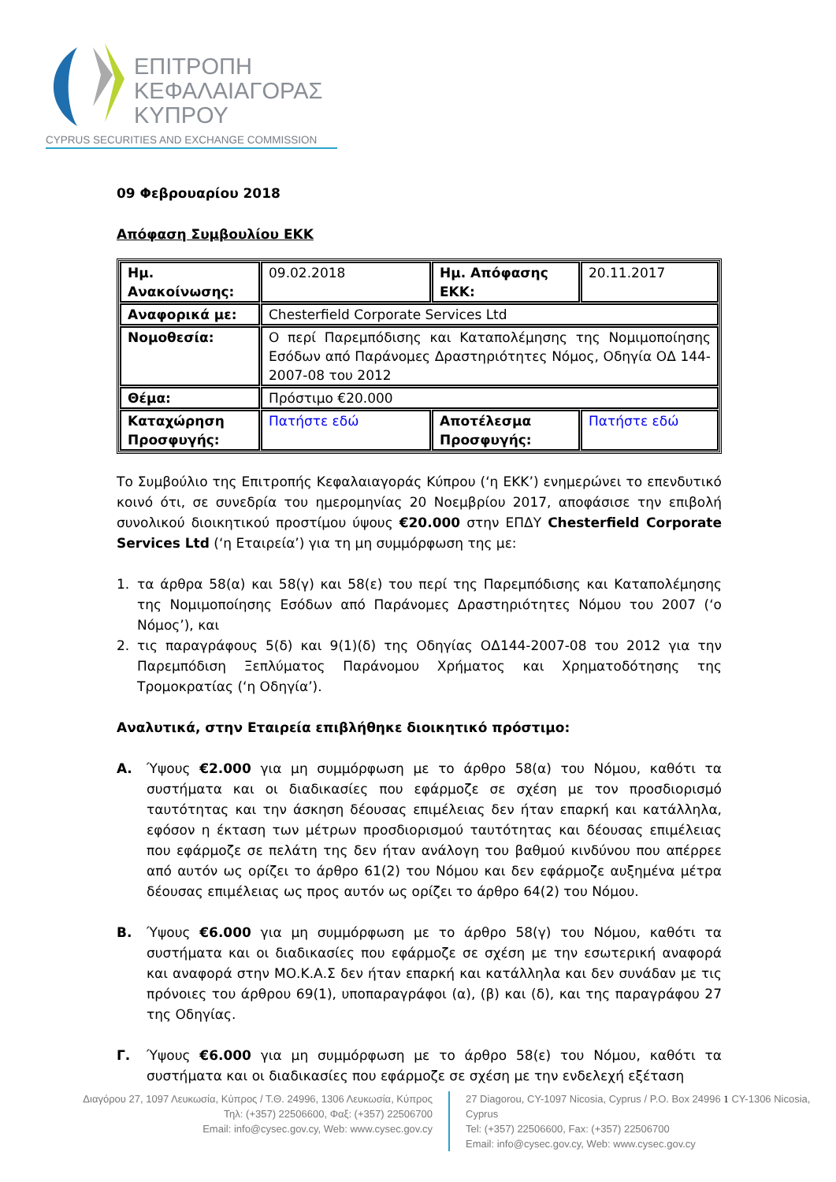ΕΠΙΤΡΟΠΗ
ΚΕΦΑΛΑΙΑΓΟΡΑΣ
ΚΥΠΡΟΥ
CYPRUS SECURITIES AND EXCHANGE COMMISSION
09 Φεβρουαρίου 2018
Απόφαση Συμβουλίου ΕΚΚ
| Ημ. Ανακοίνωσης: | 09.02.2018 | Ημ. Απόφασης ΕΚΚ: | 20.11.2017 |
| Αναφορικά με: | Chesterfield Corporate Services Ltd | | |
| Νομοθεσία: | Ο περί Παρεμπόδισης και Καταπολέμησης της Νομιμοποίησης Εσόδων από Παράνομες Δραστηριότητες Νόμος, Οδηγία ΟΔ 144-2007-08 του 2012 | | |
| Θέμα: | Πρόστιμο €20.000 | | |
| Καταχώρηση Προσφυγής: | Πατήστε εδώ | Αποτέλεσμα Προσφυγής: | Πατήστε εδώ |
Το Συμβούλιο της Επιτροπής Κεφαλαιαγοράς Κύπρου (‘η ΕΚΚ’) ενημερώνει το επενδυτικό κοινό ότι, σε συνεδρία του ημερομηνίας 20 Νοεμβρίου 2017, αποφάσισε την επιβολή συνολικού διοικητικού προστίμου ύψους €20.000 στην ΕΠΔΥ Chesterfield Corporate Services Ltd (‘η Εταιρεία’) για τη μη συμμόρφωση της με:
1. τα άρθρα 58(α) και 58(γ) και 58(ε) του περί της Παρεμπόδισης και Καταπολέμησης της Νομιμοποίησης Εσόδων από Παράνομες Δραστηριότητες Νόμου του 2007 (‘ο Νόμος’), και
2. τις παραγράφους 5(δ) και 9(1)(δ) της Οδηγίας ΟΔ144-2007-08 του 2012 για την Παρεμπόδιση Ξεπλύματος Παράνομου Χρήματος και Χρηματοδότησης της Τρομοκρατίας (‘η Οδηγία’).
Αναλυτικά, στην Εταιρεία επιβλήθηκε διοικητικό πρόστιμο:
Α. Ύψους €2.000 για μη συμμόρφωση με το άρθρο 58(α) του Νόμου, καθότι τα συστήματα και οι διαδικασίες που εφάρμοζε σε σχέση με τον προσδιορισμό ταυτότητας και την άσκηση δέουσας επιμέλειας δεν ήταν επαρκή και κατάλληλα, εφόσον η έκταση των μέτρων προσδιορισμού ταυτότητας και δέουσας επιμέλειας που εφάρμοζε σε πελάτη της δεν ήταν ανάλογη του βαθμού κινδύνου που απέρρεε από αυτόν ως ορίζει το άρθρο 61(2) του Νόμου και δεν εφάρμοζε αυξημένα μέτρα δέουσας επιμέλειας ως προς αυτόν ως ορίζει το άρθρο 64(2) του Νόμου.
Β. Ύψους €6.000 για μη συμμόρφωση με το άρθρο 58(γ) του Νόμου, καθότι τα συστήματα και οι διαδικασίες που εφάρμοζε σε σχέση με την εσωτερική αναφορά και αναφορά στην ΜΟ.Κ.Α.Σ δεν ήταν επαρκή και κατάλληλα και δεν συνάδαν με τις πρόνοιες του άρθρου 69(1), υποπαραγράφοι (α), (β) και (δ), και της παραγράφου 27 της Οδηγίας.
Γ. Ύψους €6.000 για μη συμμόρφωση με το άρθρο 58(ε) του Νόμου, καθότι τα συστήματα και οι διαδικασίες που εφάρμοζε σε σχέση με την ενδελεχή εξέταση
Διαγόρου 27, 1097 Λευκωσία, Κύπρος / Τ.Θ. 24996, 1306 Λευκωσία, Κύπρος
Τηλ: (+357) 22506600, Φαξ: (+357) 22506700
Email: info@cysec.gov.cy, Web: www.cysec.gov.cy
27 Diagorou, CY-1097 Nicosia, Cyprus / P.O. Box 24996 1 CY-1306 Nicosia, Cyprus
Tel: (+357) 22506600, Fax: (+357) 22506700
Email: info@cysec.gov.cy, Web: www.cysec.gov.cy